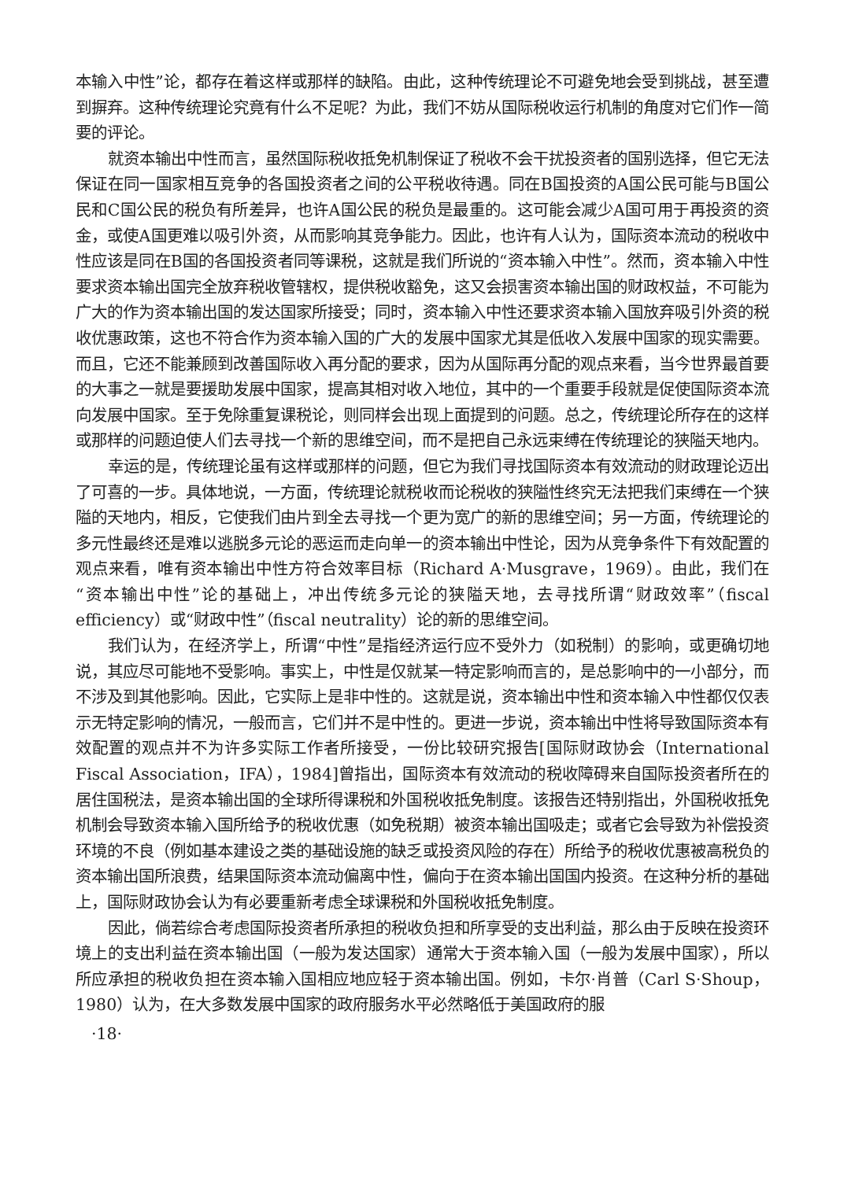本输入中性”论，都存在着这样或那样的缺陷。由此，这种传统理论不可避免地会受到挑战，甚至遭到摒弃。这种传统理论究竟有什么不足呢？为此，我们不妨从国际税收运行机制的角度对它们作一简要的评论。
就资本输出中性而言，虽然国际税收抵免机制保证了税收不会干扰投资者的国别选择，但它无法保证在同一国家相互竞争的各国投资者之间的公平税收待遇。同在B国投资的A国公民可能与B国公民和C国公民的税负有所差异，也许A国公民的税负是最重的。这可能会减少A国可用于再投资的资金，或使A国更难以吸引外资，从而影响其竞争能力。因此，也许有人认为，国际资本流动的税收中性应该是同在B国的各国投资者同等课税，这就是我们所说的“资本输入中性”。然而，资本输入中性要求资本输出国完全放弃税收管辖权，提供税收豁免，这又会损害资本输出国的财政权益，不可能为广大的作为资本输出国的发达国家所接受；同时，资本输入中性还要求资本输入国放弃吸引外资的税收优惠政策，这也不符合作为资本输入国的广大的发展中国家尤其是低收入发展中国家的现实需要。而且，它还不能兼顾到改善国际收入再分配的要求，因为从国际再分配的观点来看，当今世界最首要的大事之一就是要援助发展中国家，提高其相对收入地位，其中的一个重要手段就是促使国际资本流向发展中国家。至于免除重复课税论，则同样会出现上面提到的问题。总之，传统理论所存在的这样或那样的问题迫使人们去寻找一个新的思维空间，而不是把自己永远束缚在传统理论的狭隘天地内。
幸运的是，传统理论虽有这样或那样的问题，但它为我们寻找国际资本有效流动的财政理论迈出了可喜的一步。具体地说，一方面，传统理论就税收而论税收的狭隘性终究无法把我们束缚在一个狭隘的天地内，相反，它使我们由片到全去寻找一个更为宽广的新的思维空间；另一方面，传统理论的多元性最终还是难以逃脱多元论的恶运而走向单一的资本输出中性论，因为从竞争条件下有效配置的观点来看，唯有资本输出中性方符合效率目标（Richard A·Musgrave，1969）。由此，我们在“资本输出中性”论的基础上，冲出传统多元论的狭隘天地，去寻找所谓“财政效率”（fiscal efficiency）或“财政中性”（fiscal neutrality）论的新的思维空间。
我们认为，在经济学上，所谓“中性”是指经济运行应不受外力（如税制）的影响，或更确切地说，其应尽可能地不受影响。事实上，中性是仅就某一特定影响而言的，是总影响中的一小部分，而不涉及到其他影响。因此，它实际上是非中性的。这就是说，资本输出中性和资本输入中性都仅仅表示无特定影响的情况，一般而言，它们并不是中性的。更进一步说，资本输出中性将导致国际资本有效配置的观点并不为许多实际工作者所接受，一份比较研究报告[国际财政协会（International Fiscal Association，IFA），1984]曾指出，国际资本有效流动的税收障碍来自国际投资者所在的居住国税法，是资本输出国的全球所得课税和外国税收抵免制度。该报告还特别指出，外国税收抵免机制会导致资本输入国所给予的税收优惠（如免税期）被资本输出国吸走；或者它会导致为补偿投资环境的不良（例如基本建设之类的基础设施的缺乏或投资风险的存在）所给予的税收优惠被高税负的资本输出国所浪费，结果国际资本流动偏离中性，偏向于在资本输出国国内投资。在这种分析的基础上，国际财政协会认为有必要重新考虑全球课税和外国税收抵免制度。
因此，倘若综合考虑国际投资者所承担的税收负担和所享受的支出利益，那么由于反映在投资环境上的支出利益在资本输出国（一般为发达国家）通常大于资本输入国（一般为发展中国家），所以所应承担的税收负担在资本输入国相应地应轻于资本输出国。例如，卡尔·肖普（Carl S·Shoup，1980）认为，在大多数发展中国家的政府服务水平必然略低于美国政府的服
·18·